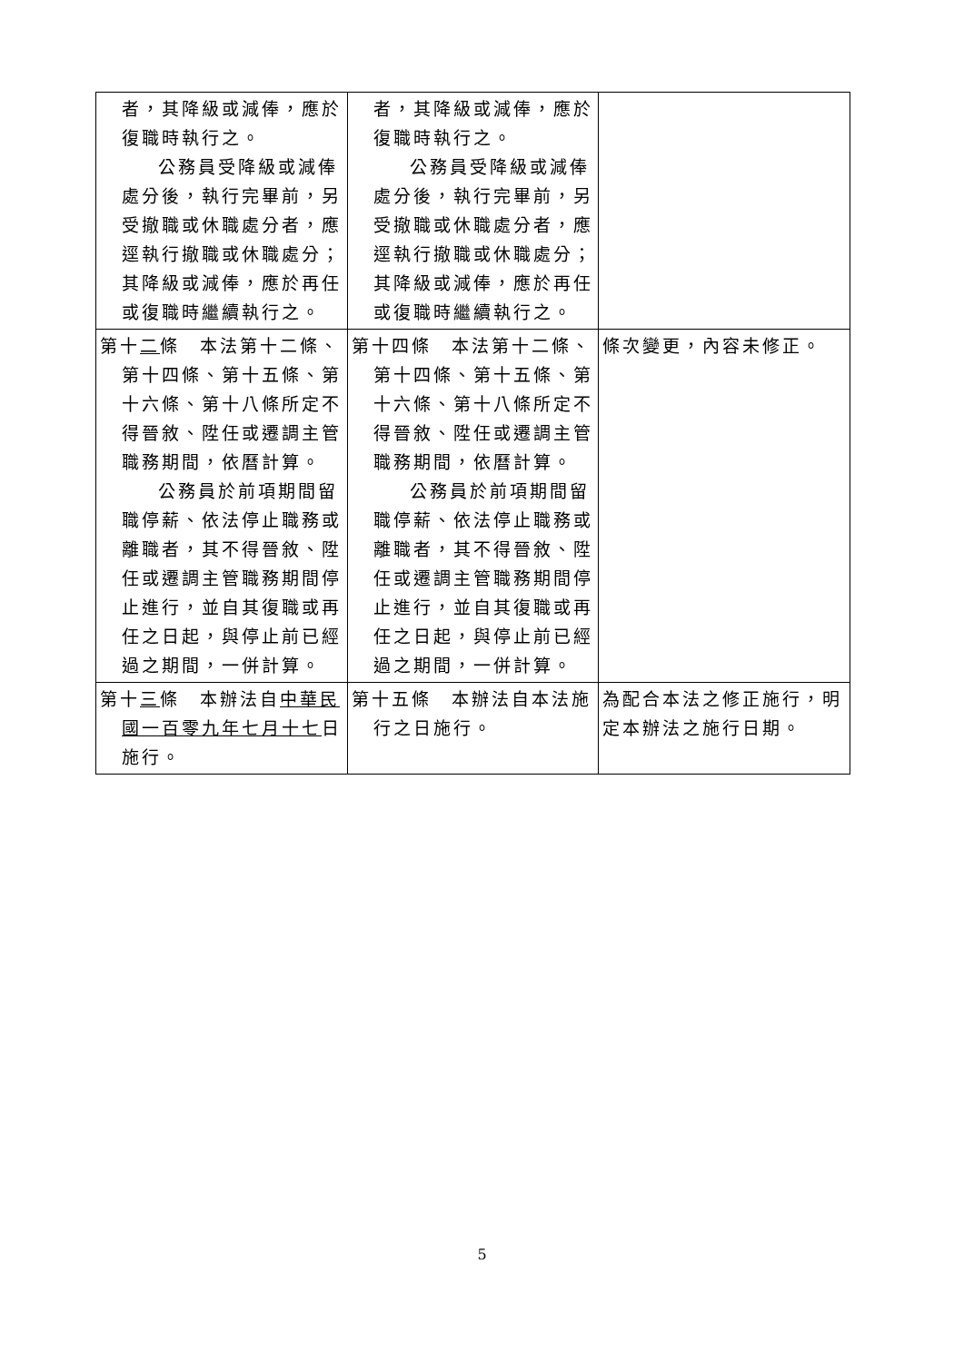| 者，其降級或減俸，應於復職時執行之。 公務員受降級或減俸處分後，執行完畢前，另受撤職或休職處分者，應逕執行撤職或休職處分；其降級或減俸，應於再任或復職時繼續執行之。 | 者，其降級或減俸，應於復職時執行之。 公務員受降級或減俸處分後，執行完畢前，另受撤職或休職處分者，應逕執行撤職或休職處分；其降級或減俸，應於再任或復職時繼續執行之。 | |
| 第十 二 條 本法第十二條、第十四條、第十五條、第十六條、第十八條所定不得晉敘、陞任或遷調主管職務期間，依曆計算。 公務員於前項期間留職停薪、依法停止職務或離職者，其不得晉敘、陞任或遷調主管職務期間停止進行，並自其復職或再任之日起，與停止前已經過之期間，一併計算。 | 第十四條 本法第十二條、第十四條、第十五條、第十六條、第十八條所定不得晉敘、陞任或遷調主管職務期間，依曆計算。 公務員於前項期間留職停薪、依法停止職務或離職者，其不得晉敘、陞任或遷調主管職務期間停止進行，並自其復職或再任之日起，與停止前已經過之期間，一併計算。 | 條次變更，內容未修正。 |
| 第十 三 條 本辦法自 中華民國一百零九年七月十七 日施行。 | 第十五條 本辦法自本法施行之日施行。 | 為配合本法之修正施行，明定本辦法之施行日期。 |
5